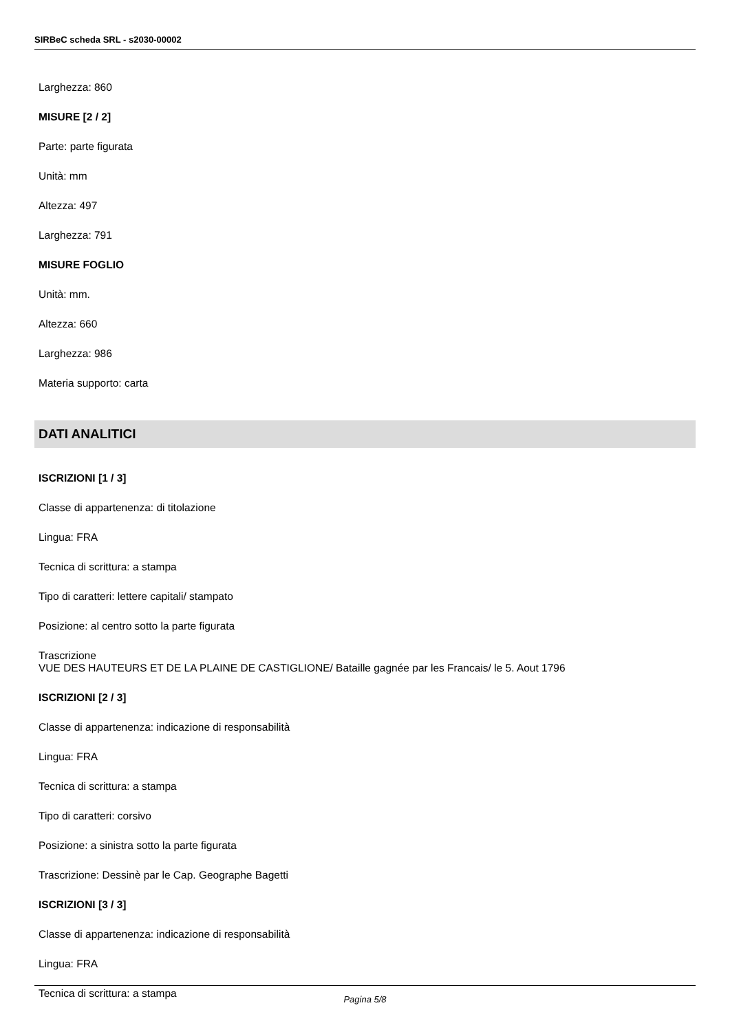SIRBeC scheda SRL - s2030-00002
Larghezza: 860
MISURE [2 / 2]
Parte: parte figurata
Unità: mm
Altezza: 497
Larghezza: 791
MISURE FOGLIO
Unità: mm.
Altezza: 660
Larghezza: 986
Materia supporto: carta
DATI ANALITICI
ISCRIZIONI [1 / 3]
Classe di appartenenza: di titolazione
Lingua: FRA
Tecnica di scrittura: a stampa
Tipo di caratteri: lettere capitali/ stampato
Posizione: al centro sotto la parte figurata
Trascrizione
VUE DES HAUTEURS ET DE LA PLAINE DE CASTIGLIONE/ Bataille gagnée par les Francais/ le 5. Aout 1796
ISCRIZIONI [2 / 3]
Classe di appartenenza: indicazione di responsabilità
Lingua: FRA
Tecnica di scrittura: a stampa
Tipo di caratteri: corsivo
Posizione: a sinistra sotto la parte figurata
Trascrizione: Dessinè par le Cap. Geographe Bagetti
ISCRIZIONI [3 / 3]
Classe di appartenenza: indicazione di responsabilità
Lingua: FRA
Tecnica di scrittura: a stampa
Pagina 5/8